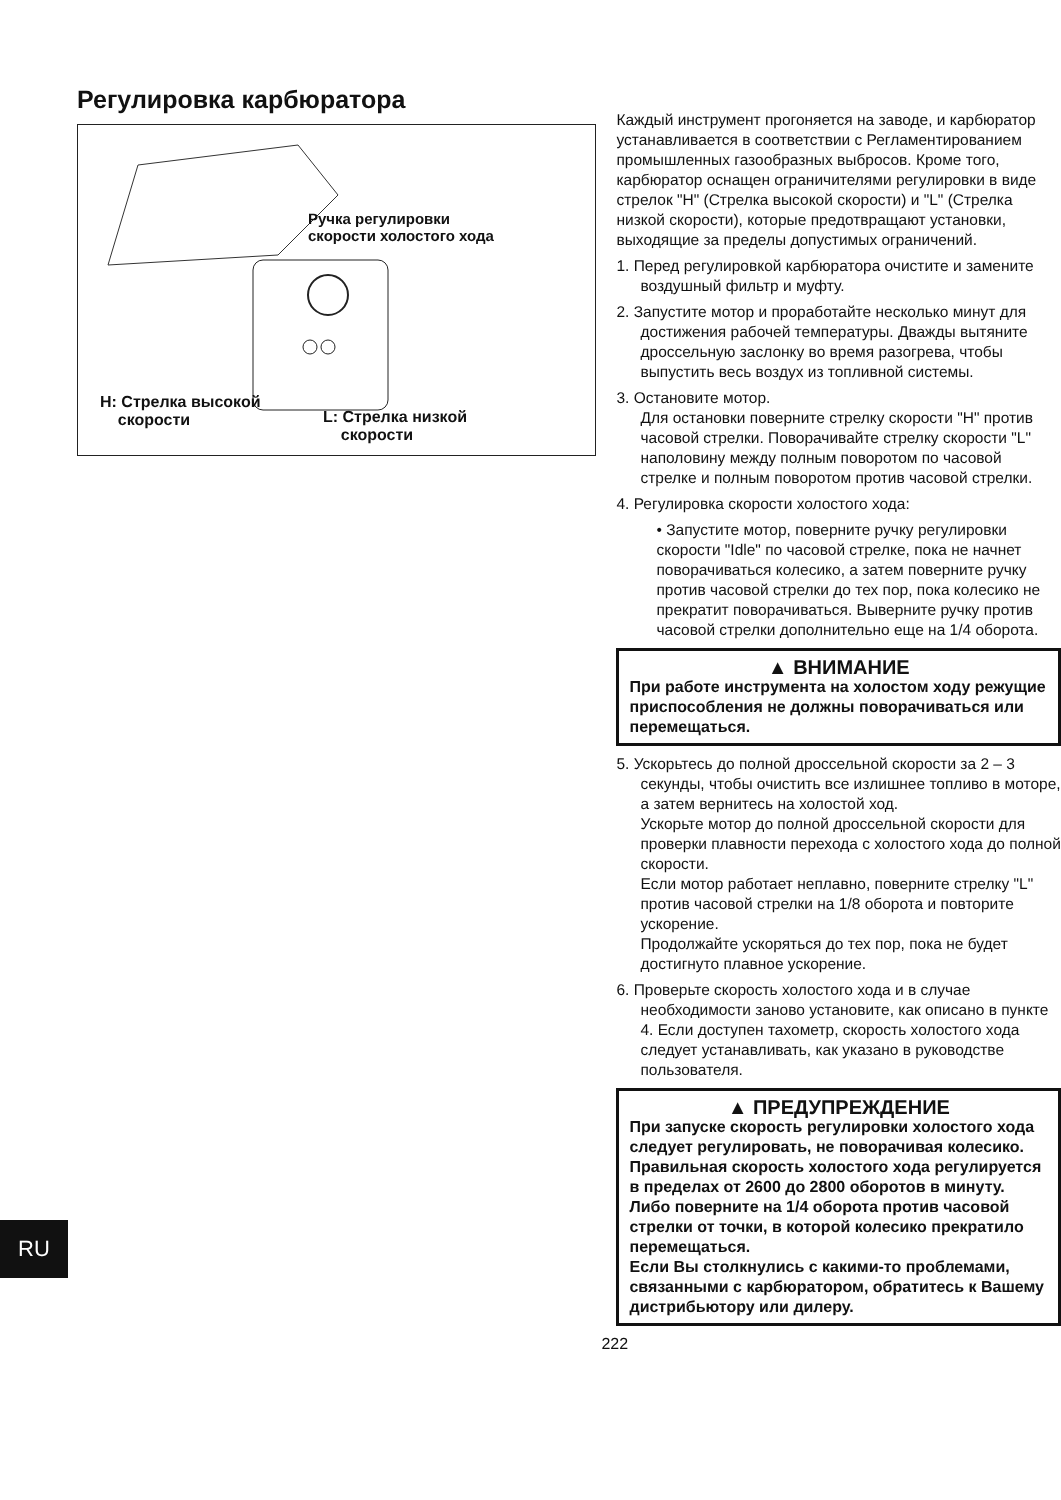Регулировка карбюратора
Ручка регулировки
скорости холостого хода
H: Стрелка высокой
скорости
L: Стрелка низкой
скорости
Каждый инструмент прогоняется на заводе, и карбюратор устанавливается в соответствии с Регламентированием промышленных газообразных выбросов. Кроме того, карбюратор оснащен ограничителями регулировки в виде стрелок "H" (Стрелка высокой скорости) и "L" (Стрелка низкой скорости), которые предотвращают установки, выходящие за пределы допустимых ограничений.
1. Перед регулировкой карбюратора очистите и замените воздушный фильтр и муфту.
2. Запустите мотор и проработайте несколько минут для достижения рабочей температуры. Дважды вытяните дроссельную заслонку во время разогрева, чтобы выпустить весь воздух из топливной системы.
3. Остановите мотор.
Для остановки поверните стрелку скорости "H" против часовой стрелки. Поворачивайте стрелку скорости "L" наполовину между полным поворотом по часовой стрелке и полным поворотом против часовой стрелки.
4. Регулировка скорости холостого хода:
• Запустите мотор, поверните ручку регулировки скорости "Idle" по часовой стрелке, пока не начнет поворачиваться колесико, а затем поверните ручку против часовой стрелки до тех пор, пока колесико не прекратит поворачиваться. Выверните ручку против часовой стрелки дополнительно еще на 1/4 оборота.
▲ ВНИМАНИЕ
При работе инструмента на холостом ходу режущие приспособления не должны поворачиваться или перемещаться.
5. Ускорьтесь до полной дроссельной скорости за 2 – 3 секунды, чтобы очистить все излишнее топливо в моторе, а затем вернитесь на холостой ход.
Ускорьте мотор до полной дроссельной скорости для проверки плавности перехода с холостого хода до полной скорости.
Если мотор работает неплавно, поверните стрелку "L" против часовой стрелки на 1/8 оборота и повторите ускорение.
Продолжайте ускоряться до тех пор, пока не будет достигнуто плавное ускорение.
6. Проверьте скорость холостого хода и в случае необходимости заново установите, как описано в пункте 4. Если доступен тахометр, скорость холостого хода следует устанавливать, как указано в руководстве пользователя.
▲ ПРЕДУПРЕЖДЕНИЕ
При запуске скорость регулировки холостого хода следует регулировать, не поворачивая колесико. Правильная скорость холостого хода регулируется в пределах от 2600 до 2800 оборотов в минуту. Либо поверните на 1/4 оборота против часовой стрелки от точки, в которой колесико прекратило перемещаться.
Если Вы столкнулись с какими-то проблемами, связанными с карбюратором, обратитесь к Вашему дистрибьютору или дилеру.
222
RU